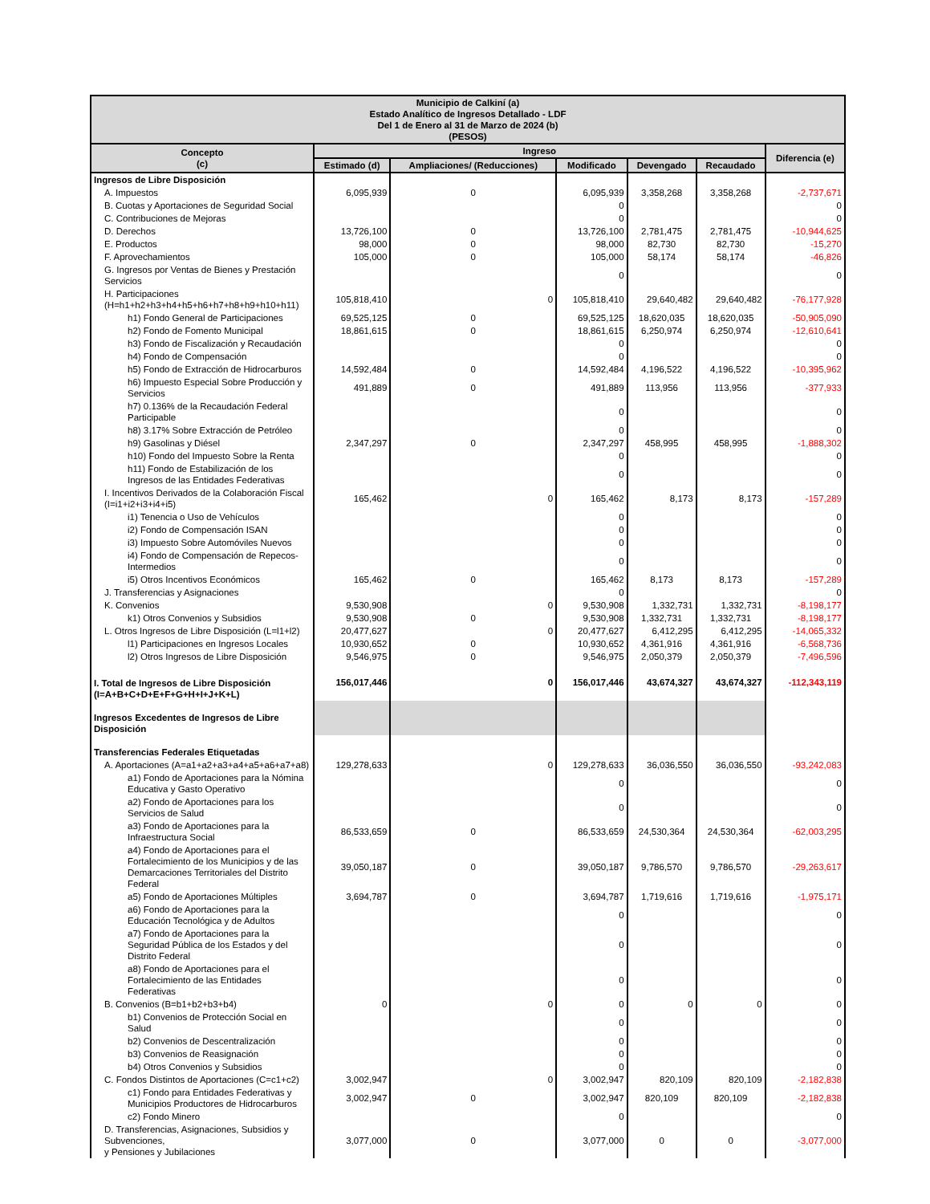| Municipio de Calkiní (a) Estado Analítico de Ingresos Detallado - LDF Del 1 de Enero al 31 de Marzo de 2024 (b) (PESOS) | | | | | | |
| Concepto (c) | Ingreso | | | | | Diferencia (e) |
| | Estimado (d) | Ampliaciones/ (Reducciones) | Modificado | Devengado | Recaudado | |
| Ingresos de Libre Disposición | | | | | | |
| A. Impuestos | 6,095,939 | 0 | 6,095,939 | 3,358,268 | 3,358,268 | -2,737,671 |
| B. Cuotas y Aportaciones de Seguridad Social | | | 0 | | | 0 |
| C. Contribuciones de Mejoras | | | 0 | | | 0 |
| D. Derechos | 13,726,100 | 0 | 13,726,100 | 2,781,475 | 2,781,475 | -10,944,625 |
| E. Productos | 98,000 | 0 | 98,000 | 82,730 | 82,730 | -15,270 |
| F. Aprovechamientos | 105,000 | 0 | 105,000 | 58,174 | 58,174 | -46,826 |
| G. Ingresos por Ventas de Bienes y Prestación Servicios | | | 0 | | | 0 |
| H. Participaciones (H=h1+h2+h3+h4+h5+h6+h7+h8+h9+h10+h11) | 105,818,410 | 0 | 105,818,410 | 29,640,482 | 29,640,482 | -76,177,928 |
| h1) Fondo General de Participaciones | 69,525,125 | 0 | 69,525,125 | 18,620,035 | 18,620,035 | -50,905,090 |
| h2) Fondo de Fomento Municipal | 18,861,615 | 0 | 18,861,615 | 6,250,974 | 6,250,974 | -12,610,641 |
| h3) Fondo de Fiscalización y Recaudación | | | 0 | | | 0 |
| h4) Fondo de Compensación | | | 0 | | | 0 |
| h5) Fondo de Extracción de Hidrocarburos | 14,592,484 | 0 | 14,592,484 | 4,196,522 | 4,196,522 | -10,395,962 |
| h6) Impuesto Especial Sobre Producción y Servicios | 491,889 | 0 | 491,889 | 113,956 | 113,956 | -377,933 |
| h7) 0.136% de la Recaudación Federal Participable | | | 0 | | | 0 |
| h8) 3.17% Sobre Extracción de Petróleo | | | 0 | | | 0 |
| h9) Gasolinas y Diésel | 2,347,297 | 0 | 2,347,297 | 458,995 | 458,995 | -1,888,302 |
| h10) Fondo del Impuesto Sobre la Renta | | | 0 | | | 0 |
| h11) Fondo de Estabilización de los Ingresos de las Entidades Federativas | | | 0 | | | 0 |
| I. Incentivos Derivados de la Colaboración Fiscal (I=i1+i2+i3+i4+i5) | 165,462 | 0 | 165,462 | 8,173 | 8,173 | -157,289 |
| i1) Tenencia o Uso de Vehículos | | | 0 | | | 0 |
| i2) Fondo de Compensación ISAN | | | 0 | | | 0 |
| i3) Impuesto Sobre Automóviles Nuevos | | | 0 | | | 0 |
| i4) Fondo de Compensación de Repecos-Intermedios | | | 0 | | | 0 |
| i5) Otros Incentivos Económicos | 165,462 | 0 | 165,462 | 8,173 | 8,173 | -157,289 |
| J. Transferencias y Asignaciones | | | 0 | | | 0 |
| K. Convenios | 9,530,908 | 0 | 9,530,908 | 1,332,731 | 1,332,731 | -8,198,177 |
| k1) Otros Convenios y Subsidios | 9,530,908 | 0 | 9,530,908 | 1,332,731 | 1,332,731 | -8,198,177 |
| L. Otros Ingresos de Libre Disposición (L=l1+l2) | 20,477,627 | 0 | 20,477,627 | 6,412,295 | 6,412,295 | -14,065,332 |
| l1) Participaciones en Ingresos Locales | 10,930,652 | 0 | 10,930,652 | 4,361,916 | 4,361,916 | -6,568,736 |
| l2) Otros Ingresos de Libre Disposición | 9,546,975 | 0 | 9,546,975 | 2,050,379 | 2,050,379 | -7,496,596 |
| I. Total de Ingresos de Libre Disposición (I=A+B+C+D+E+F+G+H+I+J+K+L) | 156,017,446 | 0 | 156,017,446 | 43,674,327 | 43,674,327 | -112,343,119 |
| Ingresos Excedentes de Ingresos de Libre Disposición | | | | | | |
| Transferencias Federales Etiquetadas | | | | | | |
| A. Aportaciones (A=a1+a2+a3+a4+a5+a6+a7+a8) | 129,278,633 | 0 | 129,278,633 | 36,036,550 | 36,036,550 | -93,242,083 |
| a1) Fondo de Aportaciones para la Nómina Educativa y Gasto Operativo | | | 0 | | | 0 |
| a2) Fondo de Aportaciones para los Servicios de Salud | | | 0 | | | 0 |
| a3) Fondo de Aportaciones para la Infraestructura Social | 86,533,659 | 0 | 86,533,659 | 24,530,364 | 24,530,364 | -62,003,295 |
| a4) Fondo de Aportaciones para el Fortalecimiento de los Municipios y de las Demarcaciones Territoriales del Distrito Federal | 39,050,187 | 0 | 39,050,187 | 9,786,570 | 9,786,570 | -29,263,617 |
| a5) Fondo de Aportaciones Múltiples | 3,694,787 | 0 | 3,694,787 | 1,719,616 | 1,719,616 | -1,975,171 |
| a6) Fondo de Aportaciones para la Educación Tecnológica y de Adultos | | | 0 | | | 0 |
| a7) Fondo de Aportaciones para la Seguridad Pública de los Estados y del Distrito Federal | | | 0 | | | 0 |
| a8) Fondo de Aportaciones para el Fortalecimiento de las Entidades Federativas | | | 0 | | | 0 |
| B. Convenios (B=b1+b2+b3+b4) | 0 | 0 | 0 | 0 | 0 | 0 |
| b1) Convenios de Protección Social en Salud | | | 0 | | | 0 |
| b2) Convenios de Descentralización | | | 0 | | | 0 |
| b3) Convenios de Reasignación | | | 0 | | | 0 |
| b4) Otros Convenios y Subsidios | | | 0 | | | 0 |
| C. Fondos Distintos de Aportaciones (C=c1+c2) | 3,002,947 | 0 | 3,002,947 | 820,109 | 820,109 | -2,182,838 |
| c1) Fondo para Entidades Federativas y Municipios Productores de Hidrocarburos | 3,002,947 | 0 | 3,002,947 | 820,109 | 820,109 | -2,182,838 |
| c2) Fondo Minero | | | 0 | | | 0 |
| D. Transferencias, Asignaciones, Subsidios y Subvenciones, y Pensiones y Jubilaciones | 3,077,000 | 0 | 3,077,000 | 0 | 0 | -3,077,000 |